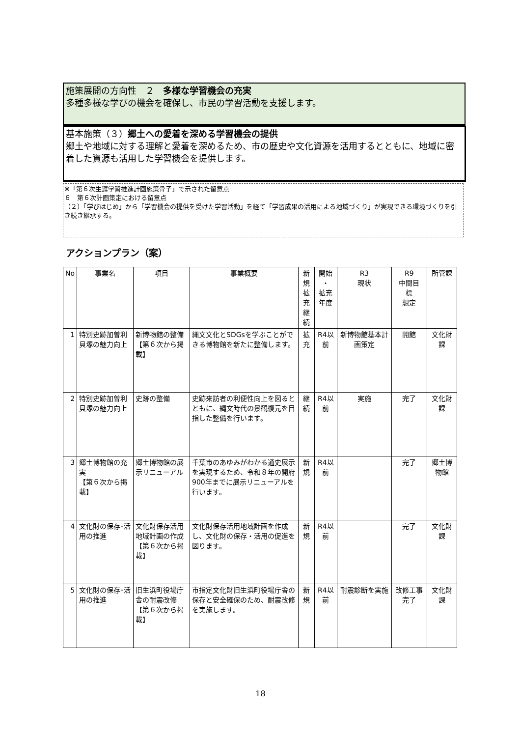施策展開の方向性　２　多様な学習機会の充実
多種多様な学びの機会を確保し、市民の学習活動を支援します。
基本施策（３）郷土への愛着を深める学習機会の提供
郷土や地域に対する理解と愛着を深めるため、市の歴史や文化資源を活用するとともに、地域に密着した資源も活用した学習機会を提供します。
※「第６次生涯学習推進計画施策骨子」で示された留意点
６　第６次計画策定における留意点
（２）「学びはじめ」から「学習機会の提供を受けた学習活動」を経て「学習成果の活用による地域づくり」が実現できる環境づくりを引き続き継承する。
アクションプラン（案）
| No | 事業名 | 項目 | 事業概要 | 新規 拡充 継続 | 開始 ・ 拡充 年度 | R3 現状 | R9 中間目 標 想定 | 所管課 |
| --- | --- | --- | --- | --- | --- | --- | --- | --- |
| 1 | 特別史跡加曽利貝塚の魅力向上 | 新博物館の整備 【第６次から掲載】 | 縄文文化とSDGsを学ぶことができる博物館を新たに整備します。 | 拡充 | R4以前 | 新博物館基本計画策定 | 開館 | 文化財課 |
| 2 | 特別史跡加曽利貝塚の魅力向上 | 史跡の整備 | 史跡来訪者の利便性向上を図るとともに、縄文時代の景観復元を目指した整備を行います。 | 継続 | R4以前 | 実施 | 完了 | 文化財課 |
| 3 | 郷土博物館の充実 【第６次から掲載】 | 郷土博物館の展示リニューアル | 千葉市のあゆみがわかる通史展示を実現するため、令和８年の開府900年までに展示リニューアルを行います。 | 新規 | R4以前 | | 完了 | 郷土博物館 |
| 4 | 文化財の保存･活用の推進 | 文化財保存活用地域計画の作成 【第６次から掲載】 | 文化財保存活用地域計画を作成し、文化財の保存・活用の促進を図ります。 | 新規 | R4以前 | | 完了 | 文化財課 |
| 5 | 文化財の保存･活用の推進 | 旧生浜町役場庁舎の耐震改修 【第６次から掲載】 | 市指定文化財旧生浜町役場庁舎の保存と安全確保のため、耐震改修を実施します。 | 新規 | R4以前 | 耐震診断を実施 | 改修工事完了 | 文化財課 |
18